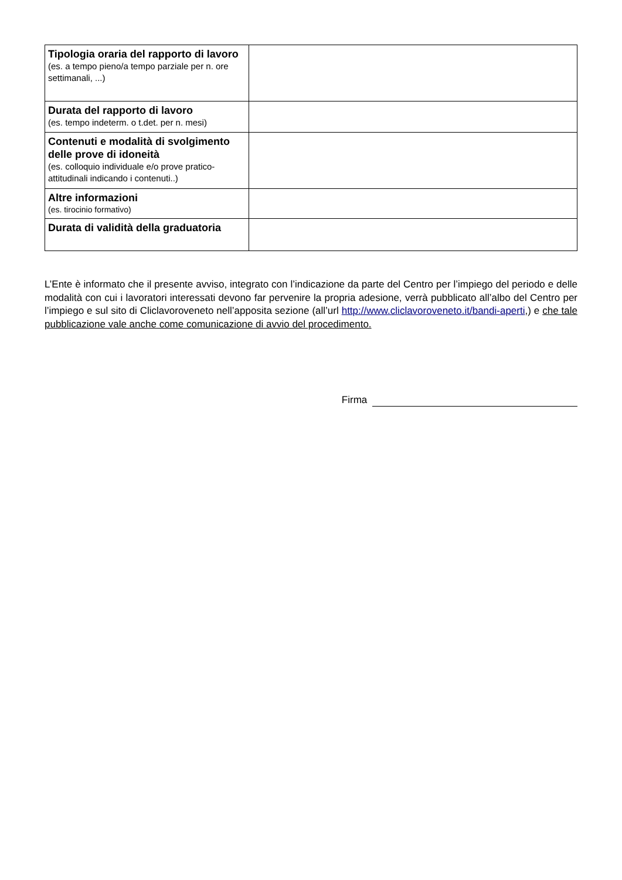| Tipologia oraria del rapporto di lavoro (es. a tempo pieno/a tempo parziale per n. ore settimanali, ...) | |
| Durata del rapporto di lavoro (es. tempo indeterm. o t.det. per n. mesi) | |
| Contenuti e modalità di svolgimento delle prove di idoneità (es. colloquio individuale e/o prove pratico-attitudinali indicando i contenuti..) | |
| Altre informazioni (es. tirocinio formativo) | |
| Durata di validità della graduatoria | |
L’Ente è informato che il presente avviso, integrato con l’indicazione da parte del Centro per l’impiego del periodo e delle modalità con cui i lavoratori interessati devono far pervenire la propria adesione, verrà pubblicato all’albo del Centro per l’impiego e sul sito di Cliclavoroveneto nell’apposita sezione (all’url http://www.cliclavoroveneto.it/bandi-aperti,) e che tale pubblicazione vale anche come comunicazione di avvio del procedimento.
Firma